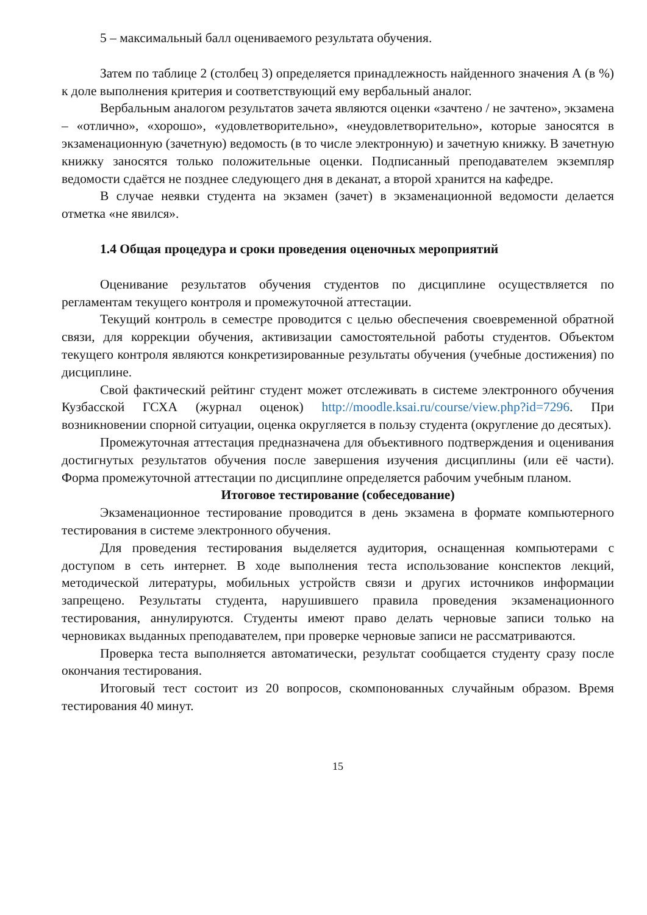5 – максимальный балл оцениваемого результата обучения.
Затем по таблице 2 (столбец 3) определяется принадлежность найденного значения А (в %) к доле выполнения критерия и соответствующий ему вербальный аналог.
Вербальным аналогом результатов зачета являются оценки «зачтено / не зачтено», экзамена – «отлично», «хорошо», «удовлетворительно», «неудовлетворительно», которые заносятся в экзаменационную (зачетную) ведомость (в то числе электронную) и зачетную книжку. В зачетную книжку заносятся только положительные оценки. Подписанный преподавателем экземпляр ведомости сдаётся не позднее следующего дня в деканат, а второй хранится на кафедре.
В случае неявки студента на экзамен (зачет) в экзаменационной ведомости делается отметка «не явился».
1.4 Общая процедура и сроки проведения оценочных мероприятий
Оценивание результатов обучения студентов по дисциплине осуществляется по регламентам текущего контроля и промежуточной аттестации.
Текущий контроль в семестре проводится с целью обеспечения своевременной обратной связи, для коррекции обучения, активизации самостоятельной работы студентов. Объектом текущего контроля являются конкретизированные результаты обучения (учебные достижения) по дисциплине.
Свой фактический рейтинг студент может отслеживать в системе электронного обучения Кузбасской ГСХА (журнал оценок) http://moodle.ksai.ru/course/view.php?id=7296. При возникновении спорной ситуации, оценка округляется в пользу студента (округление до десятых).
Промежуточная аттестация предназначена для объективного подтверждения и оценивания достигнутых результатов обучения после завершения изучения дисциплины (или её части). Форма промежуточной аттестации по дисциплине определяется рабочим учебным планом.
Итоговое тестирование (собеседование)
Экзаменационное тестирование проводится в день экзамена в формате компьютерного тестирования в системе электронного обучения.
Для проведения тестирования выделяется аудитория, оснащенная компьютерами с доступом в сеть интернет. В ходе выполнения теста использование конспектов лекций, методической литературы, мобильных устройств связи и других источников информации запрещено. Результаты студента, нарушившего правила проведения экзаменационного тестирования, аннулируются. Студенты имеют право делать черновые записи только на черновиках выданных преподавателем, при проверке черновые записи не рассматриваются.
Проверка теста выполняется автоматически, результат сообщается студенту сразу после окончания тестирования.
Итоговый тест состоит из 20 вопросов, скомпонованных случайным образом. Время тестирования 40 минут.
15